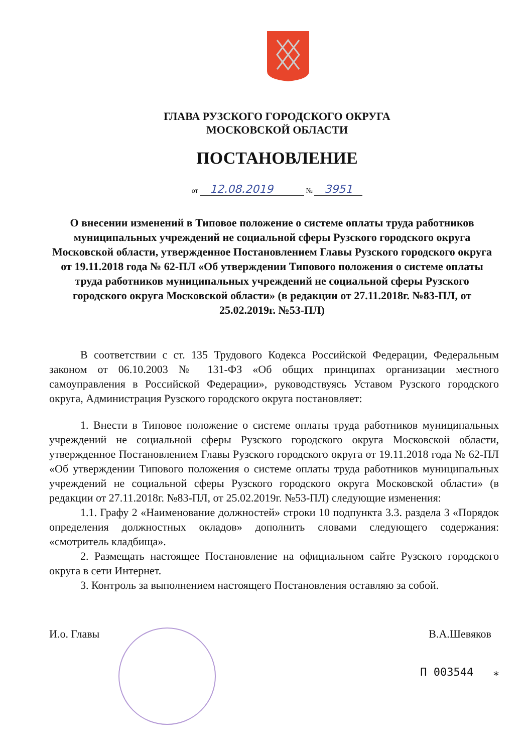ГЛАВА РУЗСКОГО ГОРОДСКОГО ОКРУГА
МОСКОВСКОЙ ОБЛАСТИ
ПОСТАНОВЛЕНИЕ
от 12.08.2019 № 3951
О внесении изменений в Типовое положение о системе оплаты труда работников муниципальных учреждений не социальной сферы Рузского городского округа Московской области, утвержденное Постановлением Главы Рузского городского округа от 19.11.2018 года № 62-ПЛ «Об утверждении Типового положения о системе оплаты труда работников муниципальных учреждений не социальной сферы Рузского городского округа Московской области» (в редакции от 27.11.2018г. №83-ПЛ, от 25.02.2019г. №53-ПЛ)
В соответствии с ст. 135 Трудового Кодекса Российской Федерации, Федеральным законом от 06.10.2003 № 131-ФЗ «Об общих принципах организации местного самоуправления в Российской Федерации», руководствуясь Уставом Рузского городского округа, Администрация Рузского городского округа постановляет:
1. Внести в Типовое положение о системе оплаты труда работников муниципальных учреждений не социальной сферы Рузского городского округа Московской области, утвержденное Постановлением Главы Рузского городского округа от 19.11.2018 года № 62-ПЛ «Об утверждении Типового положения о системе оплаты труда работников муниципальных учреждений не социальной сферы Рузского городского округа Московской области» (в редакции от 27.11.2018г. №83-ПЛ, от 25.02.2019г. №53-ПЛ) следующие изменения:
1.1. Графу 2 «Наименование должностей» строки 10 подпункта 3.3. раздела 3 «Порядок определения должностных окладов» дополнить словами следующего содержания: «смотритель кладбища».
2. Размещать настоящее Постановление на официальном сайте Рузского городского округа в сети Интернет.
3. Контроль за выполнением настоящего Постановления оставляю за собой.
И.о. Главы В.А.Шевяков
П 003544 ⁎